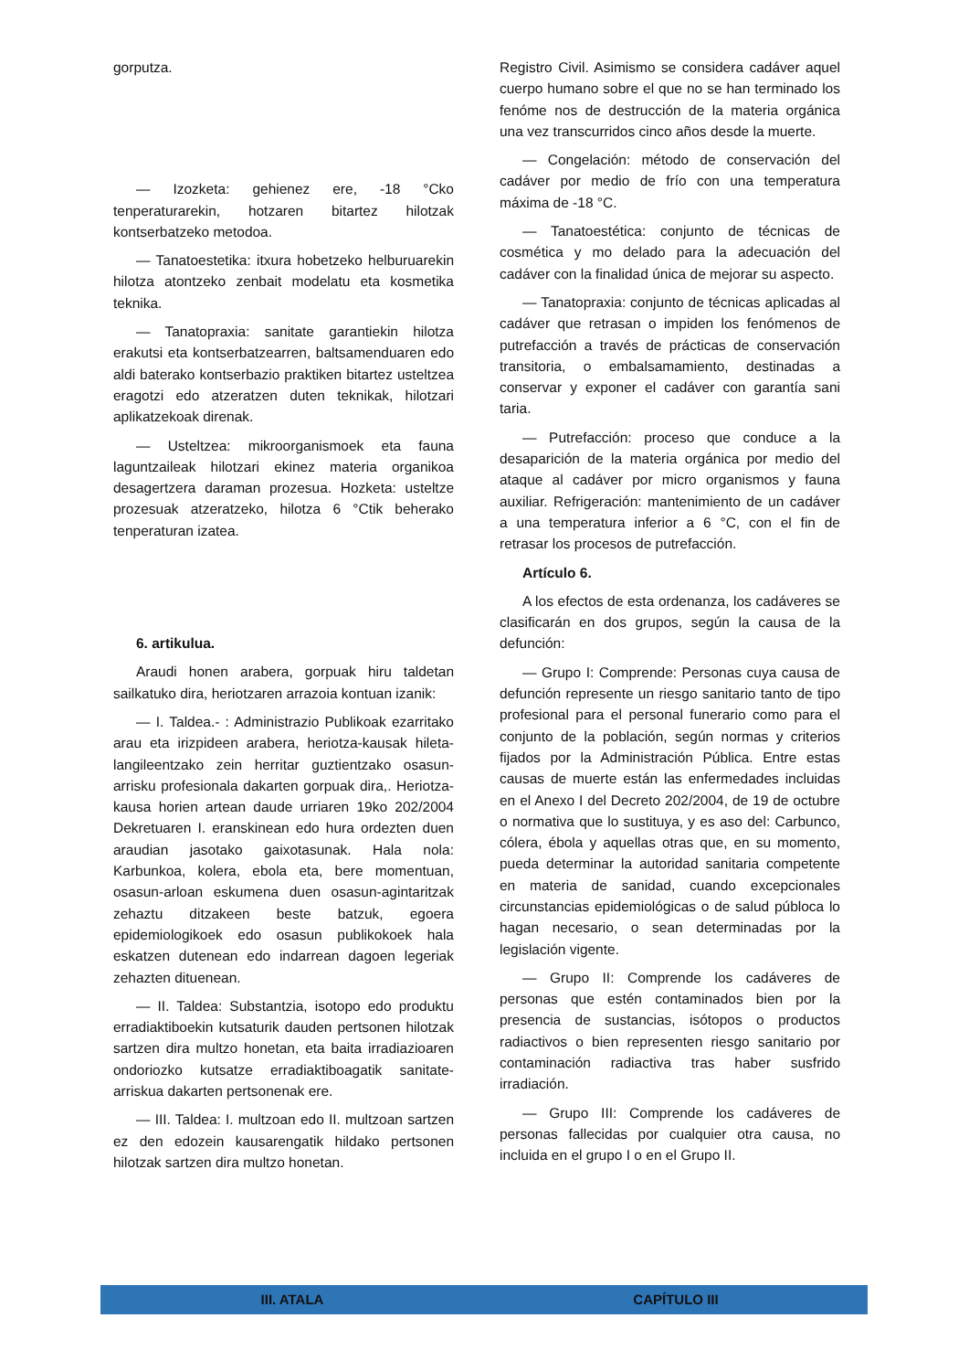gorputza.
— Izozketa: gehienez ere, -18 °Cko tenperaturarekin, hotzaren bitartez hilotzak kontserbatzeko metodoa.
— Tanatoestetika: itxura hobetzeko helburuarekin hilotza atontzeko zenbait modelatu eta kosmetika teknika.
— Tanatopraxia: sanitate garantiekin hilotza erakutsi eta kontserbatzearren, baltsamenduaren edo aldi baterako kontserbazio praktiken bitartez usteltzea eragotzi edo atzeratzen duten teknikak, hilotzari aplikatzekoak direnak.
— Usteltzea: mikroorganismoek eta fauna laguntzaileak hilotzari ekinez materia organikoa desagertzera daraman prozesua. Hozketa: usteltze prozesuak atzeratzeko, hilotza 6 °Ctik beherako tenperaturan izatea.
6. artikulua.
Araudi honen arabera, gorpuak hiru taldetan sailkatuko dira, heriotzaren arrazoia kontuan izanik:
— I. Taldea.- : Administrazio Publikoak ezarritako arau eta irizpideen arabera, heriotza-kausak hileta-langileentzako zein herritar guztientzako osasun-arrisku profesionala dakarten gorpuak dira,. Heriotza-kausa horien artean daude urriaren 19ko 202/2004 Dekretuaren I. eranskinean edo hura ordezten duen araudian jasotako gaixotasunak. Hala nola: Karbunkoa, kolera, ebola eta, bere momentuan, osasun-arloan eskumena duen osasun-agintaritzak zehaztu ditzakeen beste batzuk, egoera epidemiologikoek edo osasun publikokoek hala eskatzen dutenean edo indarrean dagoen legeriak zehazten dituenean.
— II. Taldea: Substantzia, isotopo edo produktu erradiaktiboekin kutsaturik dauden pertsonen hilotzak sartzen dira multzo honetan, eta baita irradiazioaren ondoriozko kutsatze erradiaktiboagatik sanitate-arriskua dakarten pertsonenak ere.
— III. Taldea: I. multzoan edo II. multzoan sartzen ez den edozein kausarengatik hildako pertsonen hilotzak sartzen dira multzo honetan.
Registro Civil. Asimismo se considera cadáver aquel cuerpo humano sobre el que no se han terminado los fenóme nos de destrucción de la materia orgánica una vez transcurridos cinco años desde la muerte.
— Congelación: método de conservación del cadáver por medio de frío con una temperatura máxima de -18 °C.
— Tanatoestética: conjunto de técnicas de cosmética y mo delado para la adecuación del cadáver con la finalidad única de mejorar su aspecto.
— Tanatopraxia: conjunto de técnicas aplicadas al cadáver que retrasan o impiden los fenómenos de putrefacción a través de prácticas de conservación transitoria, o embalsamamiento, destinadas a conservar y exponer el cadáver con garantía sani taria.
— Putrefacción: proceso que conduce a la desaparición de la materia orgánica por medio del ataque al cadáver por micro organismos y fauna auxiliar. Refrigeración: mantenimiento de un cadáver a una temperatura inferior a 6 °C, con el fin de retrasar los procesos de putrefacción.
Artículo 6.
A los efectos de esta ordenanza, los cadáveres se clasificarán en dos grupos, según la causa de la defunción:
— Grupo I: Comprende: Personas cuya causa de defunción represente un riesgo sanitario tanto de tipo profesional para el personal funerario como para el conjunto de la población, según normas y criterios fijados por la Administración Pública. Entre estas causas de muerte están las enfermedades incluidas en el Anexo I del Decreto 202/2004, de 19 de octubre o normativa que lo sustituya, y es aso del: Carbunco, cólera, ébola y aquellas otras que, en su momento, pueda determinar la autoridad sanitaria competente en materia de sanidad, cuando excepcionales circunstancias epidemiológicas o de salud públoca lo hagan necesario, o sean determinadas por la legislación vigente.
— Grupo II: Comprende los cadáveres de personas que estén contaminados bien por la presencia de sustancias, isótopos o productos radiactivos o bien representen riesgo sanitario por contaminación radiactiva tras haber susfrido irradiación.
— Grupo III: Comprende los cadáveres de personas fallecidas por cualquier otra causa, no incluida en el grupo I o en el Grupo II.
III. ATALA CAPÍTULO III